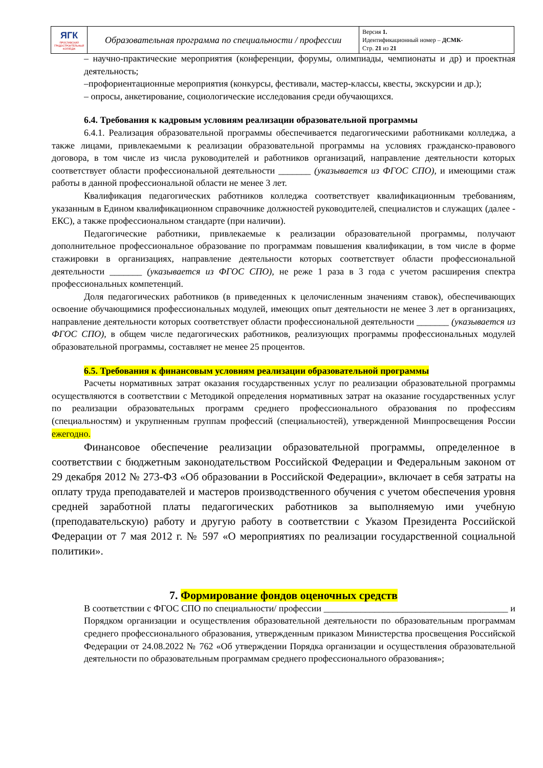| ЯГК ЯРОСЛАВСКИЙ ГРАДОСТРОИТЕЛЬНЫЙ КОЛЛЕДЖ | Образовательная программа по специальности / профессии | Версия 1. Идентификационный номер – ДСМК- Стр. 21 из 21 |
– научно-практические мероприятия (конференции, форумы, олимпиады, чемпионаты и др) и проектная деятельность;
–профориентационные мероприятия (конкурсы, фестивали, мастер-классы, квесты, экскурсии и др.);
– опросы, анкетирование, социологические исследования среди обучающихся.
6.4. Требования к кадровым условиям реализации образовательной программы
6.4.1. Реализация образовательной программы обеспечивается педагогическими работниками колледжа, а также лицами, привлекаемыми к реализации образовательной программы на условиях гражданско-правового договора, в том числе из числа руководителей и работников организаций, направление деятельности которых соответствует области профессиональной деятельности _______ (указывается из ФГОС СПО), и имеющими стаж работы в данной профессиональной области не менее 3 лет.
Квалификация педагогических работников колледжа соответствует квалификационным требованиям, указанным в Едином квалификационном справочнике должностей руководителей, специалистов и служащих (далее - ЕКС), а также профессиональном стандарте (при наличии).
Педагогические работники, привлекаемые к реализации образовательной программы, получают дополнительное профессиональное образование по программам повышения квалификации, в том числе в форме стажировки в организациях, направление деятельности которых соответствует области профессиональной деятельности _______ (указывается из ФГОС СПО), не реже 1 раза в 3 года с учетом расширения спектра профессиональных компетенций.
Доля педагогических работников (в приведенных к целочисленным значениям ставок), обеспечивающих освоение обучающимися профессиональных модулей, имеющих опыт деятельности не менее 3 лет в организациях, направление деятельности которых соответствует области профессиональной деятельности _______ (указывается из ФГОС СПО), в общем числе педагогических работников, реализующих программы профессиональных модулей образовательной программы, составляет не менее 25 процентов.
6.5. Требования к финансовым условиям реализации образовательной программы
Расчеты нормативных затрат оказания государственных услуг по реализации образовательной программы осуществляются в соответствии с Методикой определения нормативных затрат на оказание государственных услуг по реализации образовательных программ среднего профессионального образования по профессиям (специальностям) и укрупненным группам профессий (специальностей), утвержденной Минпросвещения России ежегодно.
Финансовое обеспечение реализации образовательной программы, определенное в соответствии с бюджетным законодательством Российской Федерации и Федеральным законом от 29 декабря 2012 № 273-ФЗ «Об образовании в Российской Федерации», включает в себя затраты на оплату труда преподавателей и мастеров производственного обучения с учетом обеспечения уровня средней заработной платы педагогических работников за выполняемую ими учебную (преподавательскую) работу и другую работу в соответствии с Указом Президента Российской Федерации от 7 мая 2012 г. № 597 «О мероприятиях по реализации государственной социальной политики».
7. Формирование фондов оценочных средств
В соответствии с ФГОС СПО по специальности/ профессии ________________________________________ и Порядком организации и осуществления образовательной деятельности по образовательным программам среднего профессионального образования, утвержденным приказом Министерства просвещения Российской Федерации от 24.08.2022 № 762 «Об утверждении Порядка организации и осуществления образовательной деятельности по образовательным программам среднего профессионального образования»;